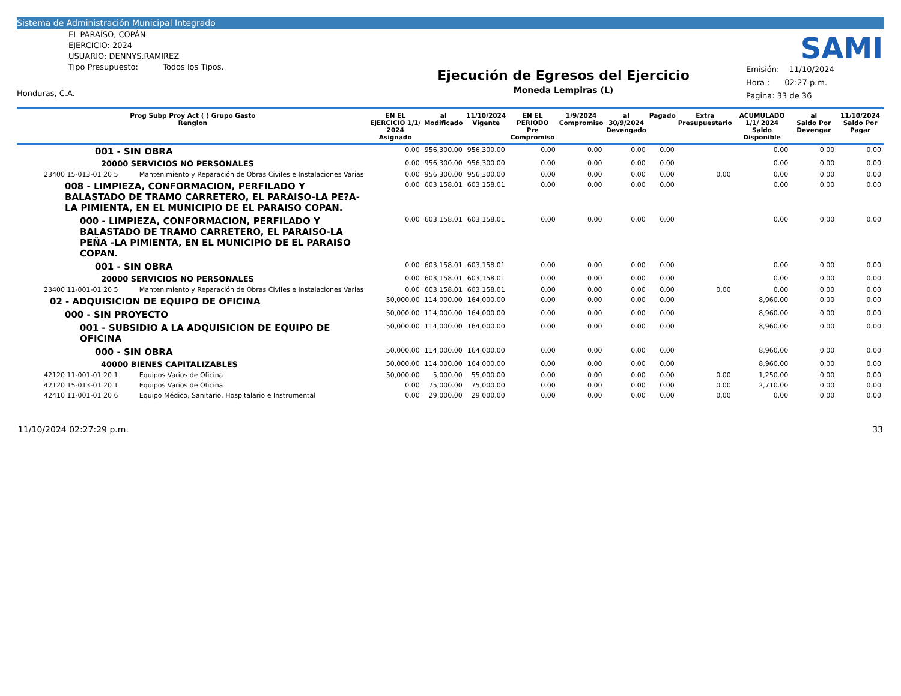Sistema de Administración Municipal Integrado
SAMI
EL PARAÍSO, COPÁN
EJERCICIO: 2024
USUARIO: DENNYS.RAMIREZ
Tipo Presupuesto: Todos los Tipos.
Honduras, C.A.
Ejecución de Egresos del Ejercicio
Moneda Lempiras (L)
Emisión: 11/10/2024
Hora : 02:27 p.m.
Pagina: 33 de 36
| Prog Subp Proy Act ( ) Grupo Gasto Renglon | | EN EL EJERCICIO 1/1/ 2024 Asignado | al Modificado | 11/10/2024 Vigente | EN EL PERIODO Pre Compromiso | 1/9/2024 Compromiso | al 30/9/2024 Devengado | Pagado | Extra Presupuestario | ACUMULADO 1/1/ 2024 Saldo Disponible | al Saldo Por Devengar | 11/10/2024 Saldo Por Pagar |
| --- | --- | --- | --- | --- | --- | --- | --- | --- | --- | --- | --- | --- |
| 001 - SIN OBRA | | 0.00 | 956,300.00 | 956,300.00 | 0.00 | 0.00 | 0.00 | 0.00 | | 0.00 | 0.00 | 0.00 |
| 20000 SERVICIOS NO PERSONALES | | 0.00 | 956,300.00 | 956,300.00 | 0.00 | 0.00 | 0.00 | 0.00 | | 0.00 | 0.00 | 0.00 |
| 23400 15-013-01 20 5 | Mantenimiento y Reparación de Obras Civiles e Instalaciones Varias | 0.00 | 956,300.00 | 956,300.00 | 0.00 | 0.00 | 0.00 | 0.00 | 0.00 | 0.00 | 0.00 | 0.00 |
| 008 - LIMPIEZA, CONFORMACION, PERFILADO Y BALASTADO DE TRAMO CARRETERO, EL PARAISO-LA PE?A-LA PIMIENTA, EN EL MUNICIPIO DE EL PARAISO COPAN. | | 0.00 | 603,158.01 | 603,158.01 | 0.00 | 0.00 | 0.00 | 0.00 | | 0.00 | 0.00 | 0.00 |
| 000 - LIMPIEZA, CONFORMACION, PERFILADO Y BALASTADO DE TRAMO CARRETERO, EL PARAISO-LA PEÑA -LA PIMIENTA, EN EL MUNICIPIO DE EL PARAISO COPAN. | | 0.00 | 603,158.01 | 603,158.01 | 0.00 | 0.00 | 0.00 | 0.00 | | 0.00 | 0.00 | 0.00 |
| 001 - SIN OBRA | | 0.00 | 603,158.01 | 603,158.01 | 0.00 | 0.00 | 0.00 | 0.00 | | 0.00 | 0.00 | 0.00 |
| 20000 SERVICIOS NO PERSONALES | | 0.00 | 603,158.01 | 603,158.01 | 0.00 | 0.00 | 0.00 | 0.00 | | 0.00 | 0.00 | 0.00 |
| 23400 11-001-01 20 5 | Mantenimiento y Reparación de Obras Civiles e Instalaciones Varias | 0.00 | 603,158.01 | 603,158.01 | 0.00 | 0.00 | 0.00 | 0.00 | 0.00 | 0.00 | 0.00 | 0.00 |
| 02 - ADQUISICION DE EQUIPO DE OFICINA | | 50,000.00 | 114,000.00 | 164,000.00 | 0.00 | 0.00 | 0.00 | 0.00 | | 8,960.00 | 0.00 | 0.00 |
| 000 - SIN PROYECTO | | 50,000.00 | 114,000.00 | 164,000.00 | 0.00 | 0.00 | 0.00 | 0.00 | | 8,960.00 | 0.00 | 0.00 |
| 001 - SUBSIDIO A LA ADQUISICION DE EQUIPO DE OFICINA | | 50,000.00 | 114,000.00 | 164,000.00 | 0.00 | 0.00 | 0.00 | 0.00 | | 8,960.00 | 0.00 | 0.00 |
| 000 - SIN OBRA | | 50,000.00 | 114,000.00 | 164,000.00 | 0.00 | 0.00 | 0.00 | 0.00 | | 8,960.00 | 0.00 | 0.00 |
| 40000 BIENES CAPITALIZABLES | | 50,000.00 | 114,000.00 | 164,000.00 | 0.00 | 0.00 | 0.00 | 0.00 | | 8,960.00 | 0.00 | 0.00 |
| 42120 11-001-01 20 1 | Equipos Varios de Oficina | 50,000.00 | 5,000.00 | 55,000.00 | 0.00 | 0.00 | 0.00 | 0.00 | 0.00 | 1,250.00 | 0.00 | 0.00 |
| 42120 15-013-01 20 1 | Equipos Varios de Oficina | 0.00 | 75,000.00 | 75,000.00 | 0.00 | 0.00 | 0.00 | 0.00 | 0.00 | 2,710.00 | 0.00 | 0.00 |
| 42410 11-001-01 20 6 | Equipo Médico, Sanitario, Hospitalario e Instrumental | 0.00 | 29,000.00 | 29,000.00 | 0.00 | 0.00 | 0.00 | 0.00 | 0.00 | 0.00 | 0.00 | 0.00 |
11/10/2024 02:27:29 p.m. 33